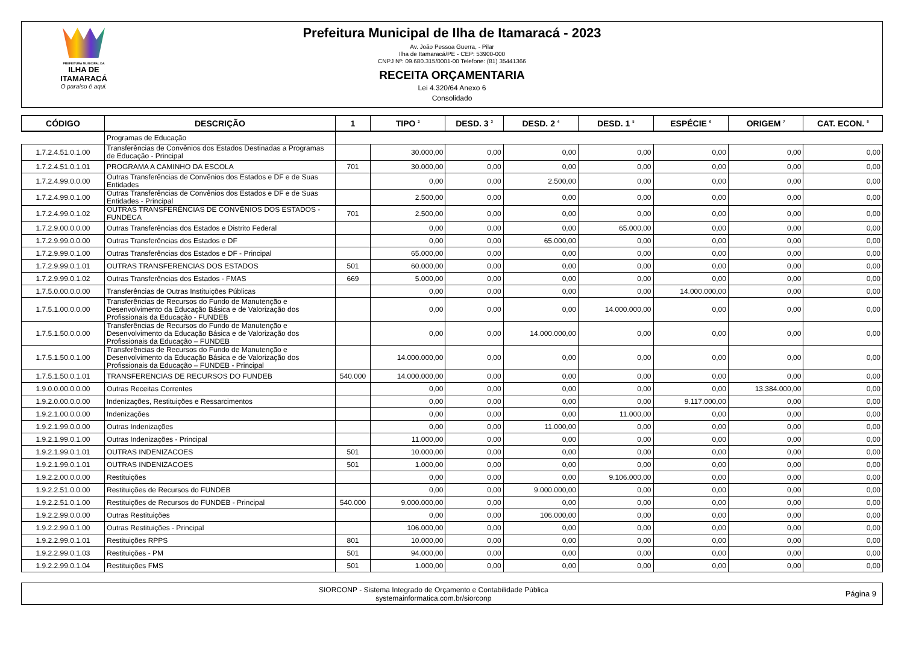PREFEITURA MUNICIPAL DA
ILHA DE ITAMARACÁ
O paraíso é aqui.
Prefeitura Municipal de Ilha de Itamaracá - 2023
Av. João Pessoa Guerra, - Pilar
Ilha de Itamaracá/PE - CEP: 53900-000
CNPJ Nº: 09.680.315/0001-00 Telefone: (81) 35441366
RECEITA ORÇAMENTARIA
Lei 4.320/64 Anexo 6
Consolidado
| CÓDIGO | DESCRIÇÃO | 1 | TIPO <sup>2</sup> | DESD. 3 <sup>3</sup> | DESD. 2 <sup>4</sup> | DESD. 1 <sup>5</sup> | ESPÉCIE <sup>6</sup> | ORIGEM <sup>7</sup> | CAT. ECON. <sup>8</sup> |
| --- | --- | --- | --- | --- | --- | --- | --- | --- | --- |
| | Programas de Educação | | | | | | | | |
| 1.7.2.4.51.0.1.00 | Transferências de Convênios dos Estados Destinadas a Programas de Educação - Principal | | 30.000,00 | 0,00 | 0,00 | 0,00 | 0,00 | 0,00 | 0,00 |
| 1.7.2.4.51.0.1.01 | PROGRAMA A CAMINHO DA ESCOLA | 701 | 30.000,00 | 0,00 | 0,00 | 0,00 | 0,00 | 0,00 | 0,00 |
| 1.7.2.4.99.0.0.00 | Outras Transferências de Convênios dos Estados e DF e de Suas Entidades | | 0,00 | 0,00 | 2.500,00 | 0,00 | 0,00 | 0,00 | 0,00 |
| 1.7.2.4.99.0.1.00 | Outras Transferências de Convênios dos Estados e DF e de Suas Entidades - Principal | | 2.500,00 | 0,00 | 0,00 | 0,00 | 0,00 | 0,00 | 0,00 |
| 1.7.2.4.99.0.1.02 | OUTRAS TRANSFERÊNCIAS DE CONVÊNIOS DOS ESTADOS - FUNDECA | 701 | 2.500,00 | 0,00 | 0,00 | 0,00 | 0,00 | 0,00 | 0,00 |
| 1.7.2.9.00.0.0.00 | Outras Transferências dos Estados e Distrito Federal | | 0,00 | 0,00 | 0,00 | 65.000,00 | 0,00 | 0,00 | 0,00 |
| 1.7.2.9.99.0.0.00 | Outras Transferências dos Estados e DF | | 0,00 | 0,00 | 65.000,00 | 0,00 | 0,00 | 0,00 | 0,00 |
| 1.7.2.9.99.0.1.00 | Outras Transferências dos Estados e DF - Principal | | 65.000,00 | 0,00 | 0,00 | 0,00 | 0,00 | 0,00 | 0,00 |
| 1.7.2.9.99.0.1.01 | OUTRAS TRANSFERENCIAS DOS ESTADOS | 501 | 60.000,00 | 0,00 | 0,00 | 0,00 | 0,00 | 0,00 | 0,00 |
| 1.7.2.9.99.0.1.02 | Outras Transferências dos Estados - FMAS | 669 | 5.000,00 | 0,00 | 0,00 | 0,00 | 0,00 | 0,00 | 0,00 |
| 1.7.5.0.00.0.0.00 | Transferências de Outras Instituições Públicas | | 0,00 | 0,00 | 0,00 | 0,00 | 14.000.000,00 | 0,00 | 0,00 |
| 1.7.5.1.00.0.0.00 | Transferências de Recursos do Fundo de Manutenção e Desenvolvimento da Educação Básica e de Valorização dos Profissionais da Educação - FUNDEB | | 0,00 | 0,00 | 0,00 | 14.000.000,00 | 0,00 | 0,00 | 0,00 |
| 1.7.5.1.50.0.0.00 | Transferências de Recursos do Fundo de Manutenção e Desenvolvimento da Educação Básica e de Valorização dos Profissionais da Educação – FUNDEB | | 0,00 | 0,00 | 14.000.000,00 | 0,00 | 0,00 | 0,00 | 0,00 |
| 1.7.5.1.50.0.1.00 | Transferências de Recursos do Fundo de Manutenção e Desenvolvimento da Educação Básica e de Valorização dos Profissionais da Educação – FUNDEB - Principal | | 14.000.000,00 | 0,00 | 0,00 | 0,00 | 0,00 | 0,00 | 0,00 |
| 1.7.5.1.50.0.1.01 | TRANSFERENCIAS DE RECURSOS DO FUNDEB | 540.000 | 14.000.000,00 | 0,00 | 0,00 | 0,00 | 0,00 | 0,00 | 0,00 |
| 1.9.0.0.00.0.0.00 | Outras Receitas Correntes | | 0,00 | 0,00 | 0,00 | 0,00 | 0,00 | 13.384.000,00 | 0,00 |
| 1.9.2.0.00.0.0.00 | Indenizações, Restituições e Ressarcimentos | | 0,00 | 0,00 | 0,00 | 0,00 | 9.117.000,00 | 0,00 | 0,00 |
| 1.9.2.1.00.0.0.00 | Indenizações | | 0,00 | 0,00 | 0,00 | 11.000,00 | 0,00 | 0,00 | 0,00 |
| 1.9.2.1.99.0.0.00 | Outras Indenizações | | 0,00 | 0,00 | 11.000,00 | 0,00 | 0,00 | 0,00 | 0,00 |
| 1.9.2.1.99.0.1.00 | Outras Indenizações - Principal | | 11.000,00 | 0,00 | 0,00 | 0,00 | 0,00 | 0,00 | 0,00 |
| 1.9.2.1.99.0.1.01 | OUTRAS INDENIZACOES | 501 | 10.000,00 | 0,00 | 0,00 | 0,00 | 0,00 | 0,00 | 0,00 |
| 1.9.2.1.99.0.1.01 | OUTRAS INDENIZACOES | 501 | 1.000,00 | 0,00 | 0,00 | 0,00 | 0,00 | 0,00 | 0,00 |
| 1.9.2.2.00.0.0.00 | Restituições | | 0,00 | 0,00 | 0,00 | 9.106.000,00 | 0,00 | 0,00 | 0,00 |
| 1.9.2.2.51.0.0.00 | Restituições de Recursos do FUNDEB | | 0,00 | 0,00 | 9.000.000,00 | 0,00 | 0,00 | 0,00 | 0,00 |
| 1.9.2.2.51.0.1.00 | Restituições de Recursos do FUNDEB - Principal | 540.000 | 9.000.000,00 | 0,00 | 0,00 | 0,00 | 0,00 | 0,00 | 0,00 |
| 1.9.2.2.99.0.0.00 | Outras Restituições | | 0,00 | 0,00 | 106.000,00 | 0,00 | 0,00 | 0,00 | 0,00 |
| 1.9.2.2.99.0.1.00 | Outras Restituições - Principal | | 106.000,00 | 0,00 | 0,00 | 0,00 | 0,00 | 0,00 | 0,00 |
| 1.9.2.2.99.0.1.01 | Restituições RPPS | 801 | 10.000,00 | 0,00 | 0,00 | 0,00 | 0,00 | 0,00 | 0,00 |
| 1.9.2.2.99.0.1.03 | Restituições - PM | 501 | 94.000,00 | 0,00 | 0,00 | 0,00 | 0,00 | 0,00 | 0,00 |
| 1.9.2.2.99.0.1.04 | Restituições FMS | 501 | 1.000,00 | 0,00 | 0,00 | 0,00 | 0,00 | 0,00 | 0,00 |
SIORCONP - Sistema Integrado de Orçamento e Contabilidade Pública
systemainformatica.com.br/siorconp
Página 9